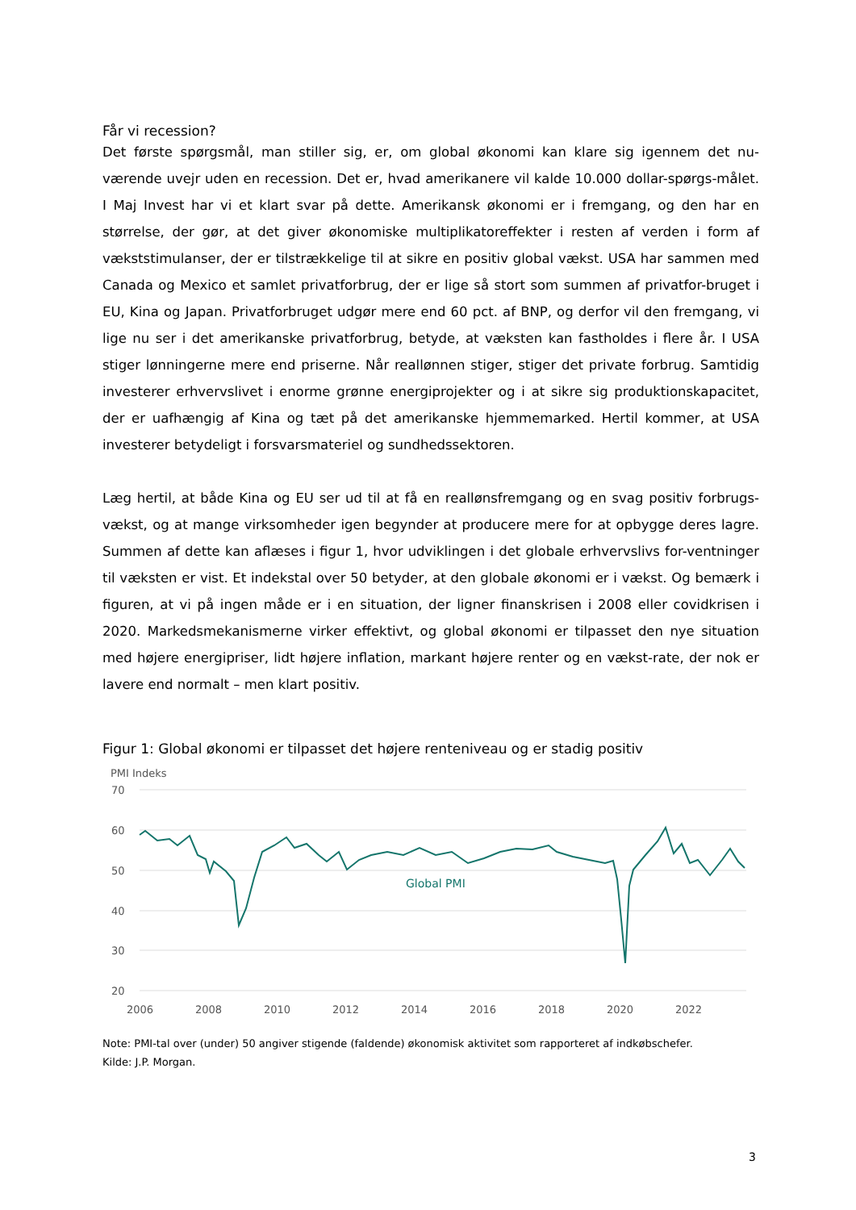Får vi recession?
Det første spørgsmål, man stiller sig, er, om global økonomi kan klare sig igennem det nu-værende uvejr uden en recession. Det er, hvad amerikanere vil kalde 10.000 dollar-spørgs-målet. I Maj Invest har vi et klart svar på dette. Amerikansk økonomi er i fremgang, og den har en størrelse, der gør, at det giver økonomiske multiplikatoreffekter i resten af verden i form af vækststimulanser, der er tilstrækkelige til at sikre en positiv global vækst. USA har sammen med Canada og Mexico et samlet privatforbrug, der er lige så stort som summen af privatfor-bruget i EU, Kina og Japan. Privatforbruget udgør mere end 60 pct. af BNP, og derfor vil den fremgang, vi lige nu ser i det amerikanske privatforbrug, betyde, at væksten kan fastholdes i flere år. I USA stiger lønningerne mere end priserne. Når reallønnen stiger, stiger det private forbrug. Samtidig investerer erhvervslivet i enorme grønne energiprojekter og i at sikre sig produktionskapacitet, der er uafhængig af Kina og tæt på det amerikanske hjemmemarked. Hertil kommer, at USA investerer betydeligt i forsvarsmateriel og sundhedssektoren.
Læg hertil, at både Kina og EU ser ud til at få en reallønsfremgang og en svag positiv forbrugs-vækst, og at mange virksomheder igen begynder at producere mere for at opbygge deres lagre. Summen af dette kan aflæses i figur 1, hvor udviklingen i det globale erhvervslivs for-ventninger til væksten er vist. Et indekstal over 50 betyder, at den globale økonomi er i vækst. Og bemærk i figuren, at vi på ingen måde er i en situation, der ligner finanskrisen i 2008 eller covidkrisen i 2020. Markedsmekanismerne virker effektivt, og global økonomi er tilpasset den nye situation med højere energipriser, lidt højere inflation, markant højere renter og en vækst-rate, der nok er lavere end normalt – men klart positiv.
Figur 1: Global økonomi er tilpasset det højere renteniveau og er stadig positiv
PMI Indeks
70
60
50
40
30
20
2006
2008
2010
2012
2014
2016
2018
2020
2022
Global PMI
Note: PMI-tal over (under) 50 angiver stigende (faldende) økonomisk aktivitet som rapporteret af indkøbschefer.
Kilde: J.P. Morgan.
3